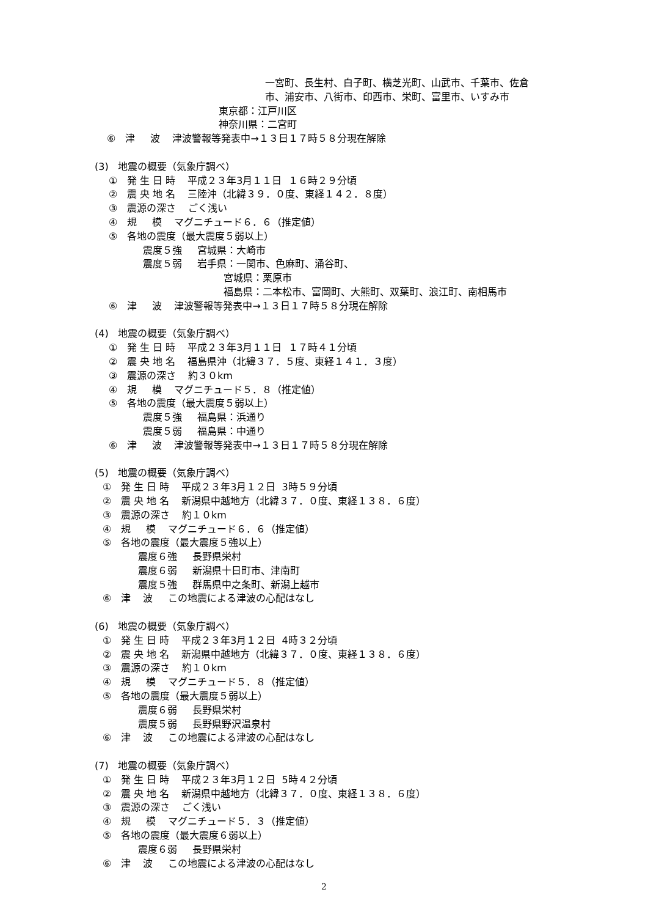一宮町、長生村、白子町、横芝光町、山武市、千葉市、佐倉
市、浦安市、八街市、印西市、栄町、富里市、いすみ市
東京都：江戸川区
神奈川県：二宮町
⑥ 津 波 津波警報等発表中→１３日１７時５８分現在解除
(3) 地震の概要（気象庁調べ）
① 発 生 日 時 平成２３年3月１１日 １６時２９分頃
② 震 央 地 名 三陸沖（北緯３９．０度、東経１４２．８度）
③ 震源の深さ ごく浅い
④ 規 模 マグニチュード６．６（推定値）
⑤ 各地の震度（最大震度５弱以上）
震度５強 宮城県：大崎市
震度５弱 岩手県：一関市、色麻町、涌谷町、
宮城県：栗原市
福島県：二本松市、富岡町、大熊町、双葉町、浪江町、南相馬市
⑥ 津 波 津波警報等発表中→１３日１７時５８分現在解除
(4) 地震の概要（気象庁調べ）
① 発 生 日 時 平成２３年3月１１日 １７時４１分頃
② 震 央 地 名 福島県沖（北緯３７．５度、東経１４１．３度）
③ 震源の深さ 約３０km
④ 規 模 マグニチュード５．８（推定値）
⑤ 各地の震度（最大震度５弱以上）
震度５強 福島県：浜通り
震度５弱 福島県：中通り
⑥ 津 波 津波警報等発表中→１３日１７時５８分現在解除
(5) 地震の概要（気象庁調べ）
① 発 生 日 時 平成２３年3月１２日 3時５９分頃
② 震 央 地 名 新潟県中越地方（北緯３７．０度、東経１３８．６度）
③ 震源の深さ 約１０km
④ 規 模 マグニチュード６．６（推定値）
⑤ 各地の震度（最大震度５強以上）
震度６強 長野県栄村
震度６弱 新潟県十日町市、津南町
震度５強 群馬県中之条町、新潟上越市
⑥ 津 波 この地震による津波の心配はなし
(6) 地震の概要（気象庁調べ）
① 発 生 日 時 平成２３年3月１２日 4時３２分頃
② 震 央 地 名 新潟県中越地方（北緯３７．０度、東経１３８．６度）
③ 震源の深さ 約１０km
④ 規 模 マグニチュード５．８（推定値）
⑤ 各地の震度（最大震度５弱以上）
震度６弱 長野県栄村
震度５弱 長野県野沢温泉村
⑥ 津 波 この地震による津波の心配はなし
(7) 地震の概要（気象庁調べ）
① 発 生 日 時 平成２３年3月１２日 5時４２分頃
② 震 央 地 名 新潟県中越地方（北緯３７．０度、東経１３８．６度）
③ 震源の深さ ごく浅い
④ 規 模 マグニチュード５．３（推定値）
⑤ 各地の震度（最大震度６弱以上）
震度６弱 長野県栄村
⑥ 津 波 この地震による津波の心配はなし
2